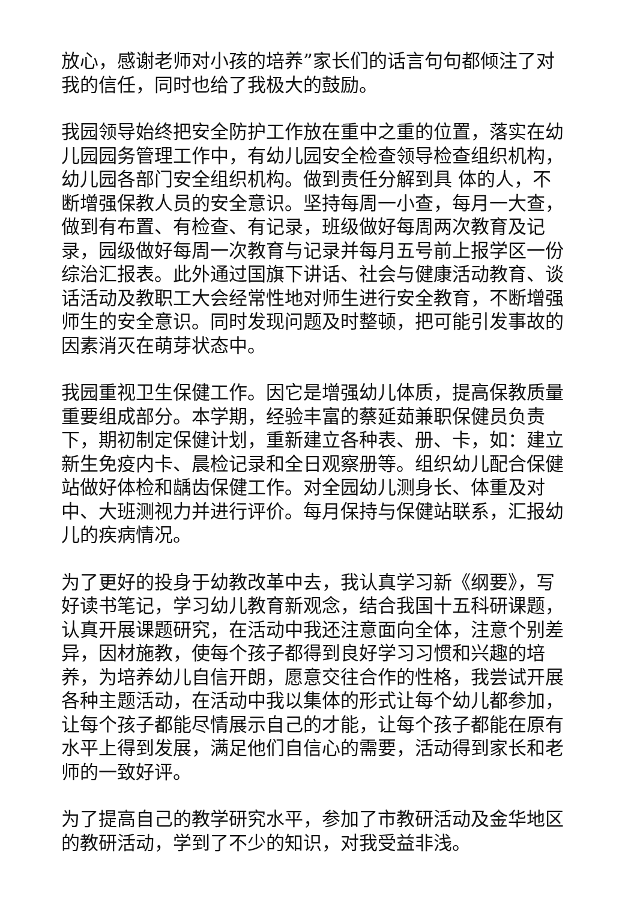放心，感谢老师对小孩的培养”家长们的话言句句都倾注了对我的信任，同时也给了我极大的鼓励。
我园领导始终把安全防护工作放在重中之重的位置，落实在幼儿园园务管理工作中，有幼儿园安全检查领导检查组织机构，幼儿园各部门安全组织机构。做到责任分解到具 体的人，不断增强保教人员的安全意识。坚持每周一小查，每月一大查，做到有布置、有检查、有记录，班级做好每周两次教育及记录，园级做好每周一次教育与记录并每月五号前上报学区一份综治汇报表。此外通过国旗下讲话、社会与健康活动教育、谈话活动及教职工大会经常性地对师生进行安全教育，不断增强师生的安全意识。同时发现问题及时整顿，把可能引发事故的因素消灭在萌芽状态中。
我园重视卫生保健工作。因它是增强幼儿体质，提高保教质量重要组成部分。本学期，经验丰富的蔡延茹兼职保健员负责下，期初制定保健计划，重新建立各种表、册、卡，如：建立新生免疫内卡、晨检记录和全日观察册等。组织幼儿配合保健站做好体检和龋齿保健工作。对全园幼儿测身长、体重及对中、大班测视力并进行评价。每月保持与保健站联系，汇报幼儿的疾病情况。
为了更好的投身于幼教改革中去，我认真学习新《纲要》，写好读书笔记，学习幼儿教育新观念，结合我国十五科研课题，认真开展课题研究，在活动中我还注意面向全体，注意个别差异，因材施教，使每个孩子都得到良好学习习惯和兴趣的培养，为培养幼儿自信开朗，愿意交往合作的性格，我尝试开展各种主题活动，在活动中我以集体的形式让每个幼儿都参加，让每个孩子都能尽情展示自己的才能，让每个孩子都能在原有水平上得到发展，满足他们自信心的需要，活动得到家长和老师的一致好评。
为了提高自己的教学研究水平，参加了市教研活动及金华地区的教研活动，学到了不少的知识，对我受益非浅。